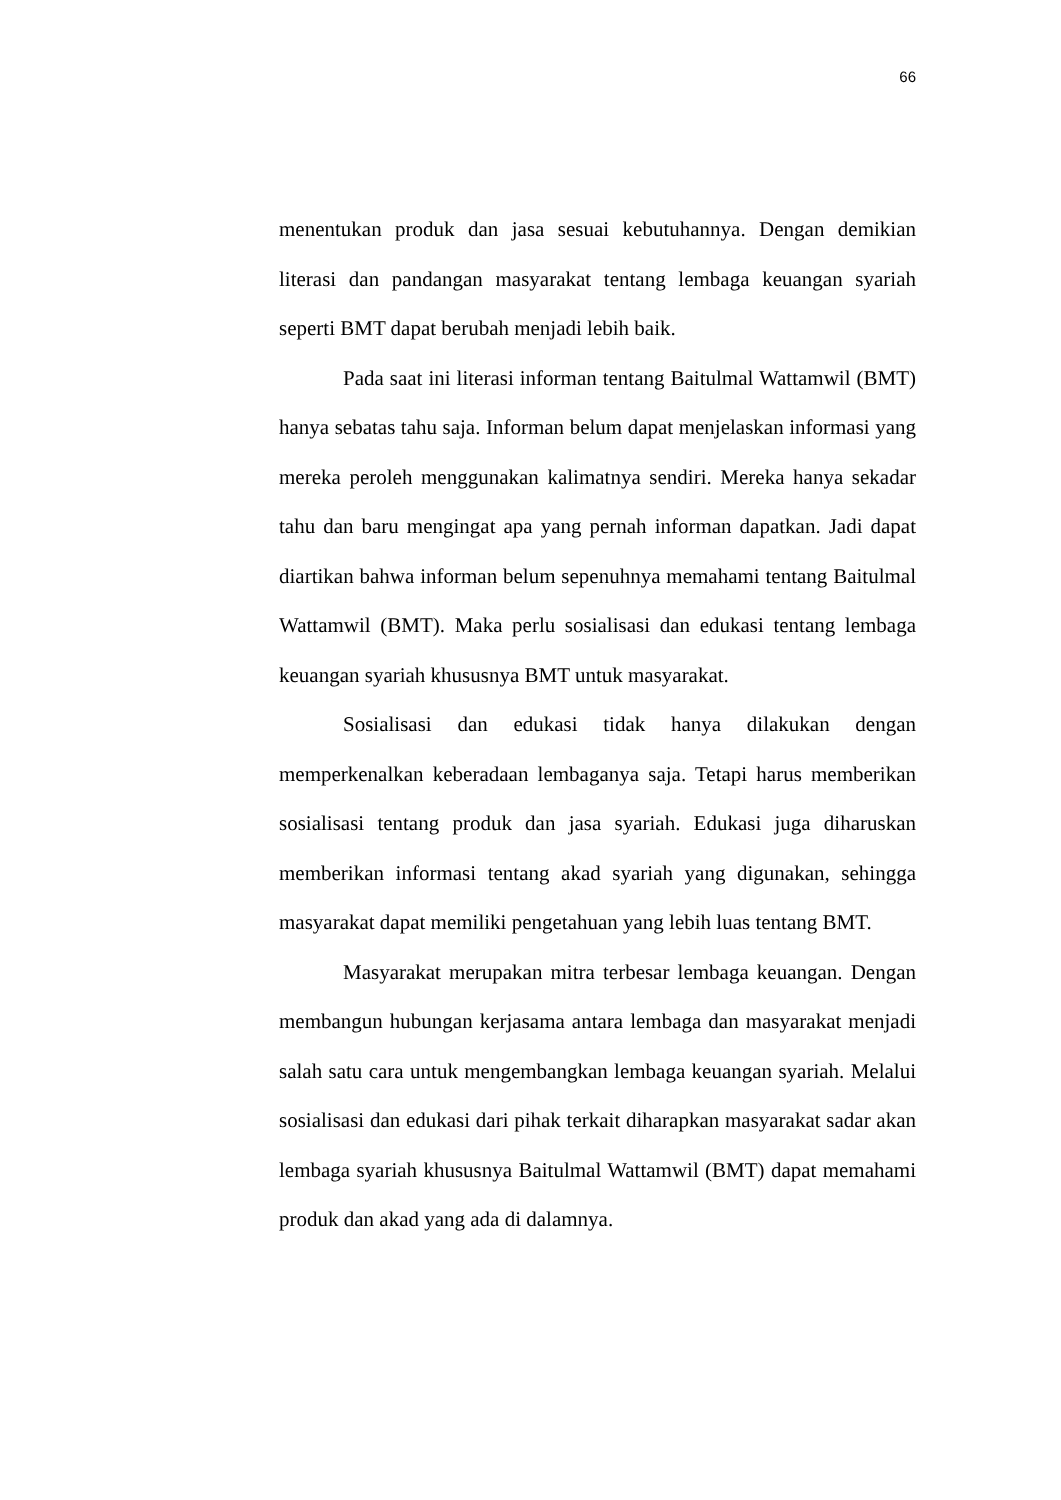66
menentukan produk dan jasa sesuai kebutuhannya. Dengan demikian literasi dan pandangan masyarakat tentang lembaga keuangan syariah seperti BMT dapat berubah menjadi lebih baik.
Pada saat ini literasi informan tentang Baitulmal Wattamwil (BMT) hanya sebatas tahu saja. Informan belum dapat menjelaskan informasi yang mereka peroleh menggunakan kalimatnya sendiri. Mereka hanya sekadar tahu dan baru mengingat apa yang pernah informan dapatkan. Jadi dapat diartikan bahwa informan belum sepenuhnya memahami tentang Baitulmal Wattamwil (BMT). Maka perlu sosialisasi dan edukasi tentang lembaga keuangan syariah khususnya BMT untuk masyarakat.
Sosialisasi dan edukasi tidak hanya dilakukan dengan memperkenalkan keberadaan lembaganya saja. Tetapi harus memberikan sosialisasi tentang produk dan jasa syariah. Edukasi juga diharuskan memberikan informasi tentang akad syariah yang digunakan, sehingga masyarakat dapat memiliki pengetahuan yang lebih luas tentang BMT.
Masyarakat merupakan mitra terbesar lembaga keuangan. Dengan membangun hubungan kerjasama antara lembaga dan masyarakat menjadi salah satu cara untuk mengembangkan lembaga keuangan syariah. Melalui sosialisasi dan edukasi dari pihak terkait diharapkan masyarakat sadar akan lembaga syariah khususnya Baitulmal Wattamwil (BMT) dapat memahami produk dan akad yang ada di dalamnya.